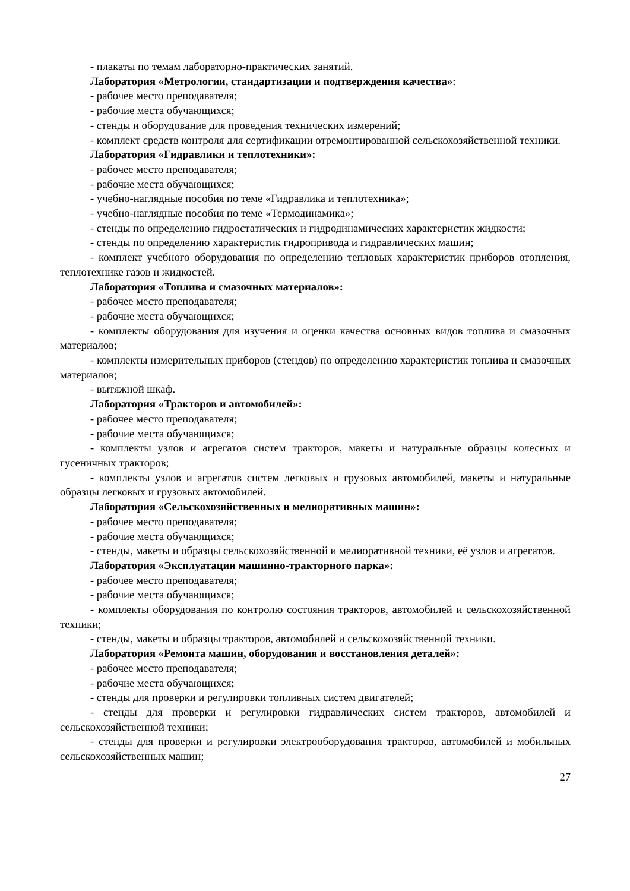- плакаты по темам лабораторно-практических занятий.
Лаборатория «Метрологии, стандартизации и подтверждения качества»:
- рабочее место преподавателя;
- рабочие места обучающихся;
- стенды и оборудование для проведения технических измерений;
- комплект средств контроля для сертификации отремонтированной сельскохозяйственной техники.
Лаборатория «Гидравлики и теплотехники»:
- рабочее место преподавателя;
- рабочие места обучающихся;
- учебно-наглядные пособия по теме «Гидравлика и теплотехника»;
- учебно-наглядные пособия по теме «Термодинамика»;
- стенды по определению гидростатических и гидродинамических характеристик жидкости;
- стенды по определению характеристик гидропривода и гидравлических машин;
- комплект учебного оборудования по определению тепловых характеристик приборов отопления, теплотехнике газов и жидкостей.
Лаборатория «Топлива и смазочных материалов»:
- рабочее место преподавателя;
- рабочие места обучающихся;
- комплекты оборудования для изучения и оценки качества основных видов топлива и смазочных материалов;
- комплекты измерительных приборов (стендов) по определению характеристик топлива и смазочных материалов;
- вытяжной шкаф.
Лаборатория «Тракторов и автомобилей»:
- рабочее место преподавателя;
- рабочие места обучающихся;
- комплекты узлов и агрегатов систем тракторов, макеты и натуральные образцы колесных и гусеничных тракторов;
- комплекты узлов и агрегатов систем легковых и грузовых автомобилей, макеты и натуральные образцы легковых и грузовых автомобилей.
Лаборатория «Сельскохозяйственных и мелиоративных машин»:
- рабочее место преподавателя;
- рабочие места обучающихся;
- стенды, макеты и образцы сельскохозяйственной и мелиоративной техники, её узлов и агрегатов.
Лаборатория «Эксплуатации машинно-тракторного парка»:
- рабочее место преподавателя;
- рабочие места обучающихся;
- комплекты оборудования по контролю состояния тракторов, автомобилей и сельскохозяйственной техники;
- стенды, макеты и образцы тракторов, автомобилей и сельскохозяйственной техники.
Лаборатория «Ремонта машин, оборудования и восстановления деталей»:
- рабочее место преподавателя;
- рабочие места обучающихся;
- стенды для проверки и регулировки топливных систем двигателей;
- стенды для проверки и регулировки гидравлических систем тракторов, автомобилей и сельскохозяйственной техники;
- стенды для проверки и регулировки электрооборудования тракторов, автомобилей и мобильных сельскохозяйственных машин;
27